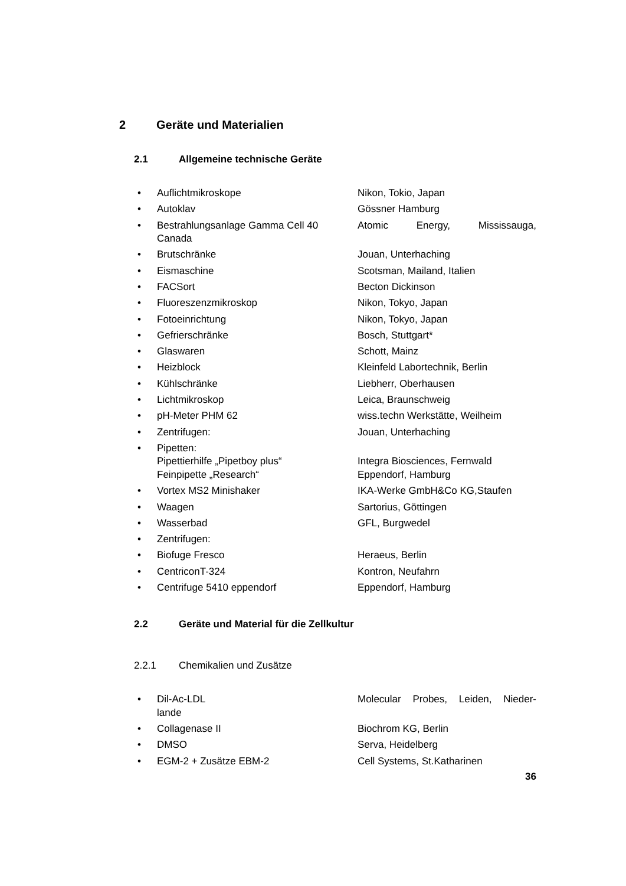2 Geräte und Materialien
2.1 Allgemeine technische Geräte
• Auflichtmikroskope Nikon, Tokio, Japan
• Autoklav Gössner Hamburg
• Bestrahlungsanlage Gamma Cell 40
Canada Atomic Energy, Mississauga,
• Brutschränke Jouan, Unterhaching
• Eismaschine Scotsman, Mailand, Italien
• FACSort Becton Dickinson
• Fluoreszenzmikroskop Nikon, Tokyo, Japan
• Fotoeinrichtung Nikon, Tokyo, Japan
• Gefrierschränke Bosch, Stuttgart*
• Glaswaren Schott, Mainz
• Heizblock Kleinfeld Labortechnik, Berlin
• Kühlschränke Liebherr, Oberhausen
• Lichtmikroskop Leica, Braunschweig
• pH-Meter PHM 62 wiss.techn Werkstätte, Weilheim
• Zentrifugen: Jouan, Unterhaching
• Pipetten:
Pipettierhilfe „Pipetboy plus“
Feinpipette „Research“
Integra Biosciences, Fernwald
Eppendorf, Hamburg
• Vortex MS2 Minishaker IKA-Werke GmbH&Co KG,Staufen
• Waagen Sartorius, Göttingen
• Wasserbad GFL, Burgwedel
• Zentrifugen:
• Biofuge Fresco Heraeus, Berlin
• CentriconT-324 Kontron, Neufahrn
• Centrifuge 5410 eppendorf Eppendorf, Hamburg
2.2 Geräte und Material für die Zellkultur
2.2.1 Chemikalien und Zusätze
• Dil-Ac-LDL
lande Molecular Probes, Leiden, Nieder-
• Collagenase II Biochrom KG, Berlin
• DMSO Serva, Heidelberg
• EGM-2 + Zusätze EBM-2 Cell Systems, St.Katharinen
36